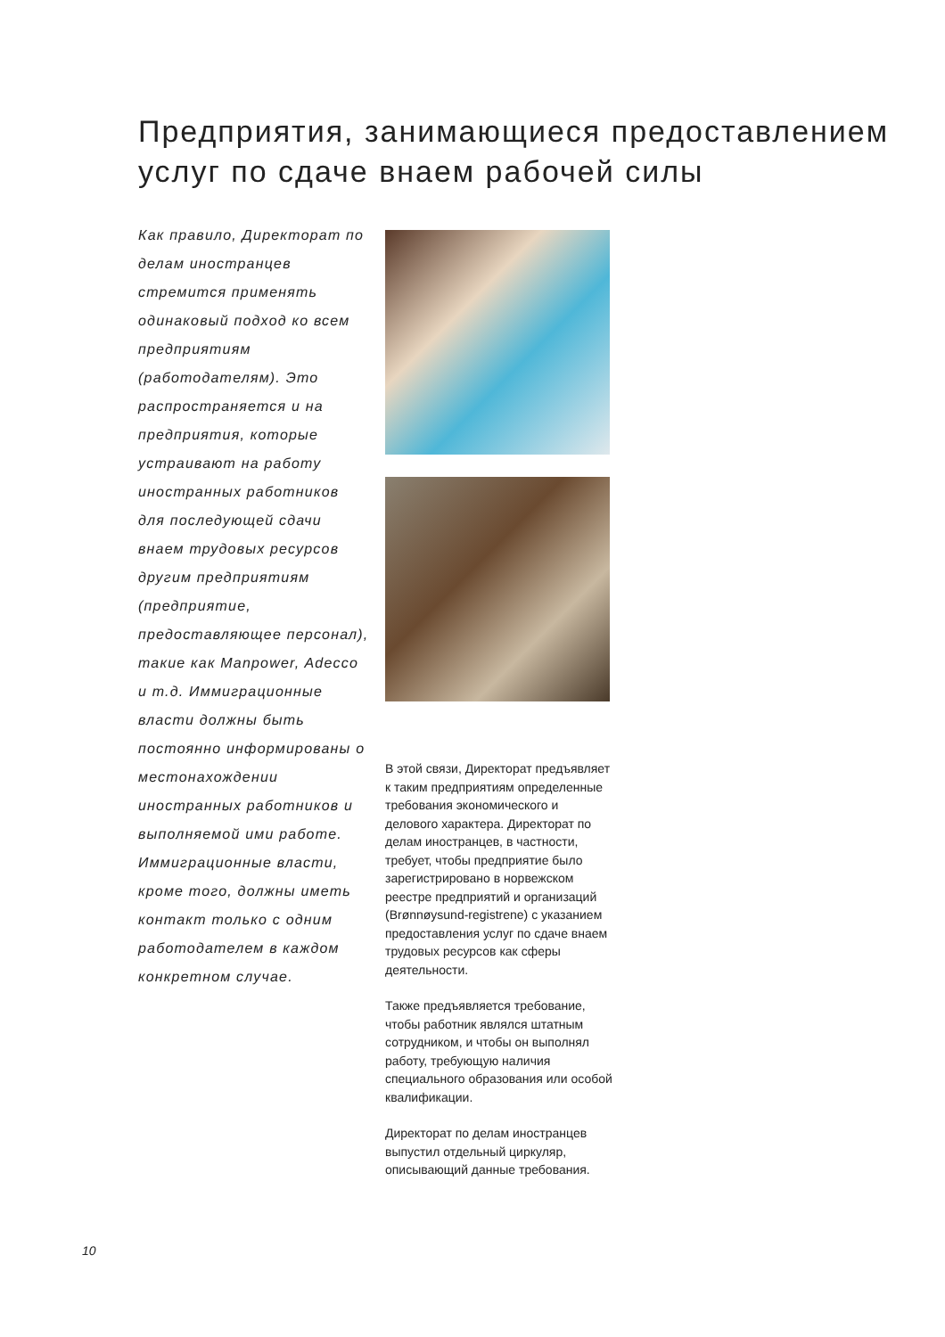Предприятия, занимающиеся предоставлением услуг по сдаче внаем рабочей силы
Как правило, Директорат по делам иностранцев стремится применять одинаковый подход ко всем предприятиям (работодателям). Это распространяется и на предприятия, которые устраивают на работу иностранных работников для последующей сдачи внаем трудовых ресурсов другим предприятиям (предприятие, предоставляющее персонал), такие как Manpower, Adecco и т.д. Иммиграционные власти должны быть постоянно информированы о местонахождении иностранных работников и выполняемой ими работе. Иммиграционные власти, кроме того, должны иметь контакт только с одним работодателем в каждом конкретном случае.
В этой связи, Директорат предъявляет к таким предприятиям определенные требования экономического и делового характера. Директорат по делам иностранцев, в частности, требует, чтобы предприятие было зарегистрировано в норвежском реестре предприятий и организаций (Brønnøysund-registrene) с указанием предоставления услуг по сдаче внаем трудовых ресурсов как сферы деятельности.
Также предъявляется требование, чтобы работник являлся штатным сотрудником, и чтобы он выполнял работу, требующую наличия специального образования или особой квалификации.
Директорат по делам иностранцев выпустил отдельный циркуляр, описывающий данные требования.
10